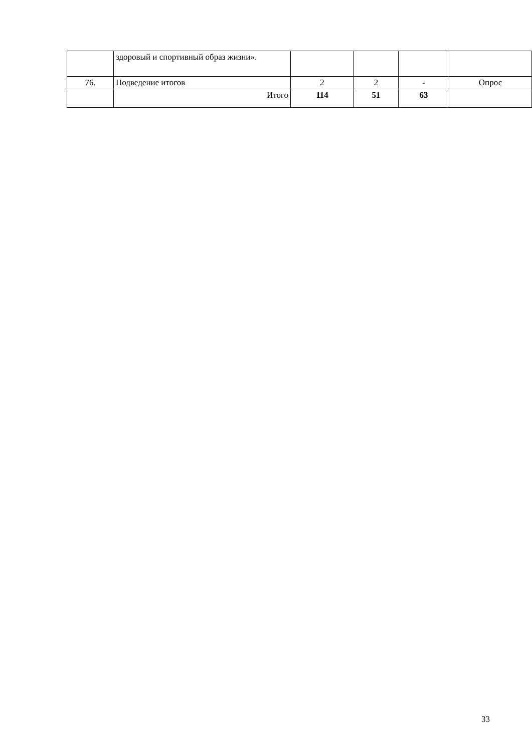| | здоровый и спортивный образ жизни». | | | | |
| 76. | Подведение итогов | 2 | 2 | - | Опрос |
| | Итого | 114 | 51 | 63 | |
33